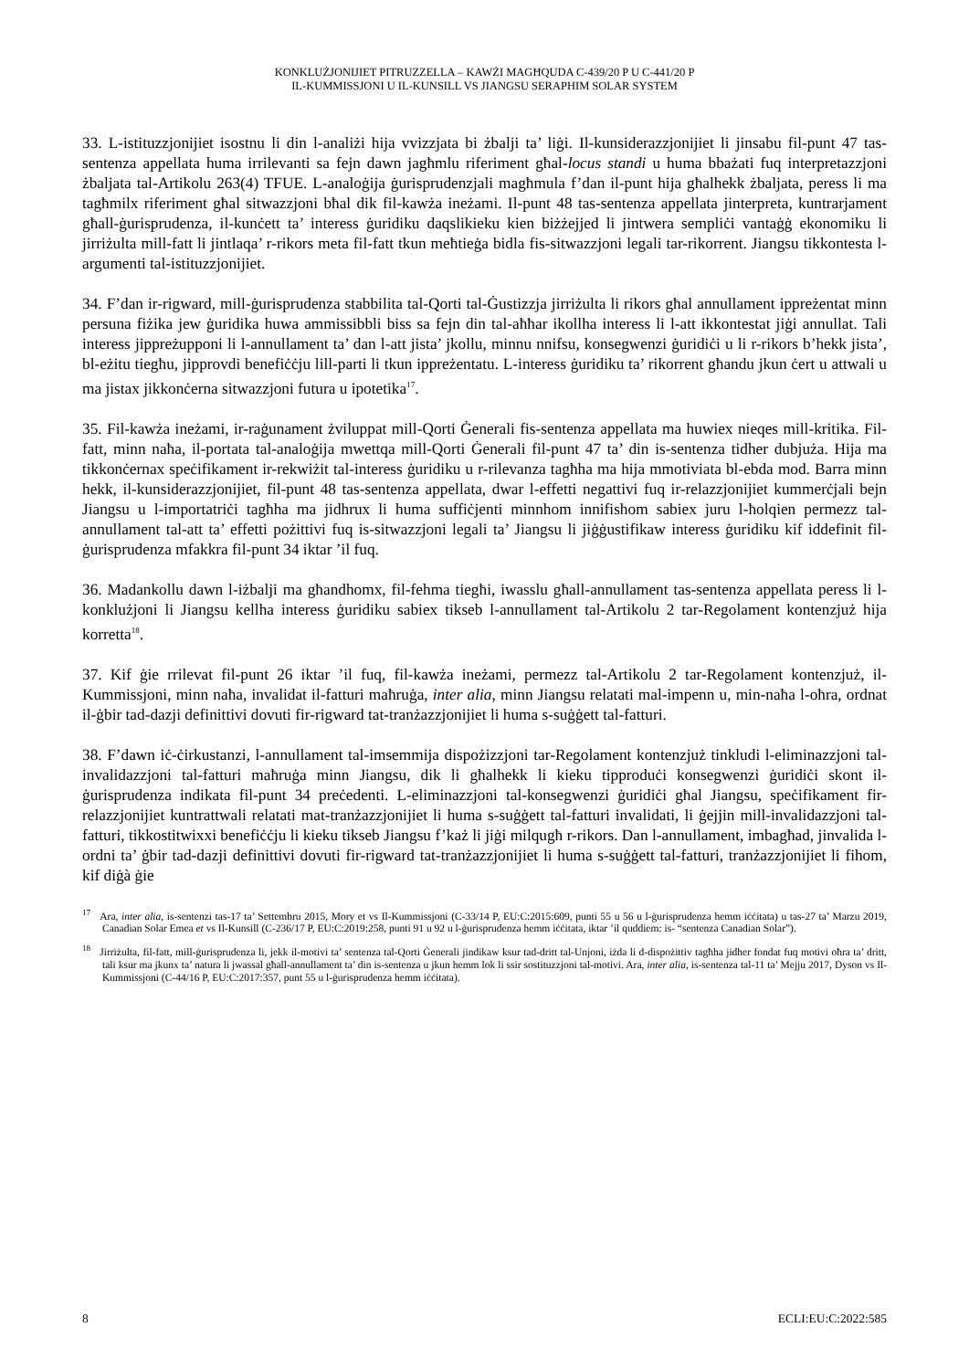KONKLUŻJONIJIET PITRUZZELLA – KAWŻI MAGĦQUDA C-439/20 P U C-441/20 P
IL-KUMMISSJONI U IL-KUNSILL VS JIANGSU SERAPHIM SOLAR SYSTEM
33. L-istituzzjonijiet isostnu li din l-analiżi hija vvizzjata bi żbalji ta’ liġi. Il-kunsiderazzjonijiet li jinsabu fil-punt 47 tas-sentenza appellata huma irrilevanti sa fejn dawn jagħmlu riferiment għal-locus standi u huma bbażati fuq interpretazzjoni żbaljata tal-Artikolu 263(4) TFUE. L-analoġija ġurisprudenzjali magħmula f’dan il-punt hija għalhekk żbaljata, peress li ma tagħmilx riferiment għal sitwazzjoni bħal dik fil-kawża ineżami. Il-punt 48 tas-sentenza appellata jinterpreta, kuntrarjament għall-ġurisprudenza, il-kunċett ta’ interess ġuridiku daqslikieku kien biżżejjed li jintwera sempliċi vantaġġ ekonomiku li jirriżulta mill-fatt li jintlaqa’ r-rikors meta fil-fatt tkun meħtieġa bidla fis-sitwazzjoni legali tar-rikorrent. Jiangsu tikkontesta l-argumenti tal-istituzzjonijiet.
34. F’dan ir-rigward, mill-ġurisprudenza stabbilita tal-Qorti tal-Ġustizzja jirriżulta li rikors għal annullament ippreżentat minn persuna fiżika jew ġuridika huwa ammissibbli biss sa fejn din tal-aħħar ikollha interess li l-att ikkontestat jiġi annullat. Tali interess jippreżupponi li l-annullament ta’ dan l-att jista’ jkollu, minnu nnifsu, konsegwenzi ġuridiċi u li r-rikors b’hekk jista’, bl-eżitu tiegħu, jipprovdi benefiċċju lill-parti li tkun ippreżentatu. L-interess ġuridiku ta’ rikorrent għandu jkun ċert u attwali u ma jistax jikkonċerna sitwazzjoni futura u ipotetika<sup>17</sup>.
35. Fil-kawża ineżami, ir-raġunament żviluppat mill-Qorti Ġenerali fis-sentenza appellata ma huwiex nieqes mill-kritika. Fil-fatt, minn naħa, il-portata tal-analoġija mwettqa mill-Qorti Ġenerali fil-punt 47 ta’ din is-sentenza tidher dubjuża. Hija ma tikkonċernax speċifikament ir-rekwiżit tal-interess ġuridiku u r-rilevanza tagħha ma hija mmotiviata bl-ebda mod. Barra minn hekk, il-kunsiderazzjonijiet, fil-punt 48 tas-sentenza appellata, dwar l-effetti negattivi fuq ir-relazzjonijiet kummerċjali bejn Jiangsu u l-importatriċi tagħha ma jidhrux li huma suffiċjenti minnhom innifishom sabiex juru l-ħolqien permezz tal-annullament tal-att ta’ effetti pożittivi fuq is-sitwazzjoni legali ta’ Jiangsu li jiġġustifikaw interess ġuridiku kif iddefinit fil-ġurisprudenza mfakkra fil-punt 34 iktar ’il fuq.
36. Madankollu dawn l-iżbalji ma għandhomx, fil-fehma tiegħi, iwasslu għall-annullament tas-sentenza appellata peress li l-konklużjoni li Jiangsu kellha interess ġuridiku sabiex tikseb l-annullament tal-Artikolu 2 tar-Regolament kontenzjuż hija korretta<sup>18</sup>.
37. Kif ġie rrilevat fil-punt 26 iktar ’il fuq, fil-kawża ineżami, permezz tal-Artikolu 2 tar-Regolament kontenzjuż, il-Kummissjoni, minn naħa, invalidat il-fatturi maħruġa, inter alia, minn Jiangsu relatati mal-impenn u, min-naħa l-oħra, ordnat il-ġbir tad-dazji definittivi dovuti fir-rigward tat-tranżazzjonijiet li huma s-suġġett tal-fatturi.
38. F’dawn iċ-ċirkustanzi, l-annullament tal-imsemmija dispożizzjoni tar-Regolament kontenzjuż tinkludi l-eliminazzjoni tal-invalidazzjoni tal-fatturi maħruġa minn Jiangsu, dik li għalhekk li kieku tipproduċi konsegwenzi ġuridiċi skont il-ġurisprudenza indikata fil-punt 34 preċedenti. L-eliminazzjoni tal-konsegwenzi ġuridiċi għal Jiangsu, speċifikament fir-relazzjonijiet kuntrattwali relatati mat-tranżazzjonijiet li huma s-suġġett tal-fatturi invalidati, li ġejjin mill-invalidazzjoni tal-fatturi, tikkostitwixxi benefiċċju li kieku tikseb Jiangsu f’każ li jiġi milqugħ r-rikors. Dan l-annullament, imbagħad, jinvalida l-ordni ta’ ġbir tad-dazji definittivi dovuti fir-rigward tat-tranżazzjonijiet li huma s-suġġett tal-fatturi, tranżazzjonijiet li fihom, kif diġà ġie
<sup>17</sup> Ara, inter alia, is-sentenzi tas-17 ta’ Settembru 2015, Mory et vs Il-Kummissjoni (C-33/14 P, EU:C:2015:609, punti 55 u 56 u l-ġurisprudenza hemm iċċitata) u tas-27 ta’ Marzu 2019, Canadian Solar Emea et vs Il-Kunsill (C-236/17 P, EU:C:2019:258, punti 91 u 92 u l-ġurisprudenza hemm iċċitata, iktar ’il quddiem: is- “sentenza Canadian Solar”).
<sup>18</sup> Jirriżulta, fil-fatt, mill-ġurisprudenza li, jekk il-motivi ta’ sentenza tal-Qorti Ġenerali jindikaw ksur tad-dritt tal-Unjoni, iżda li d-dispożittiv tagħha jidher fondat fuq motivi oħra ta’ dritt, tali ksur ma jkunx ta’ natura li jwassal għall-annullament ta’ din is-sentenza u jkun hemm lok li ssir sostituzzjoni tal-motivi. Ara, inter alia, is-sentenza tal-11 ta’ Mejju 2017, Dyson vs Il-Kummissjoni (C-44/16 P, EU:C:2017:357, punt 55 u l-ġurisprudenza hemm iċċitata).
8 ECLI:EU:C:2022:585